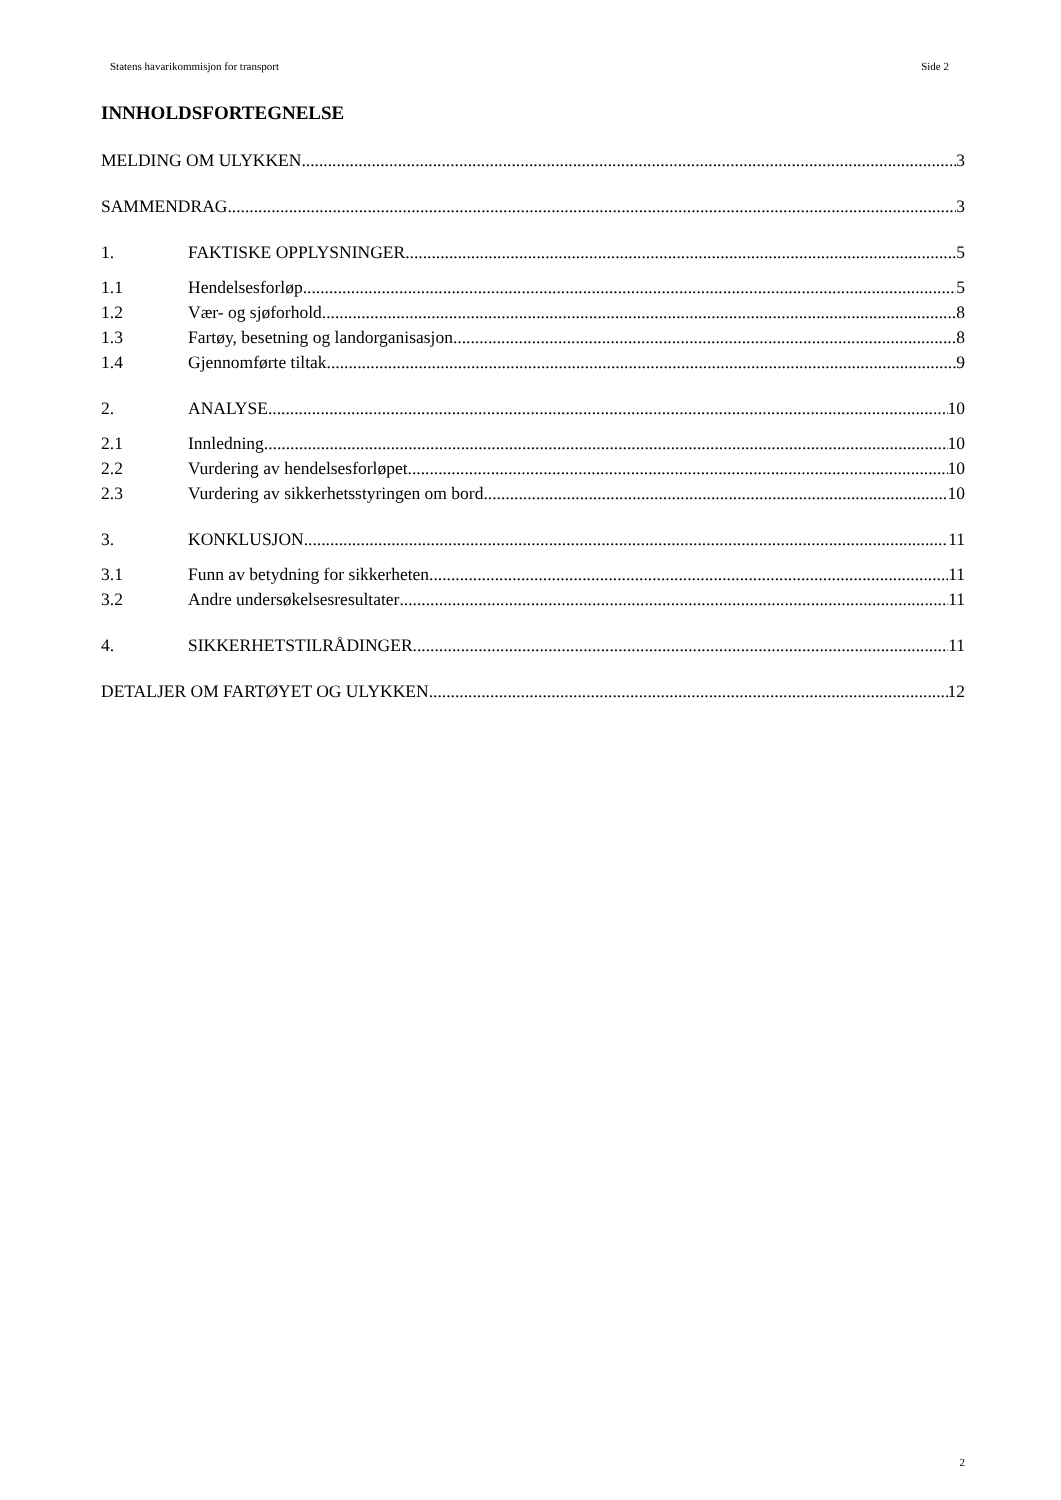Statens havarikommisjon for transport Side 2
INNHOLDSFORTEGNELSE
MELDING OM ULYKKEN 3
SAMMENDRAG 3
1. FAKTISKE OPPLYSNINGER 5
1.1 Hendelsesforløp 5
1.2 Vær- og sjøforhold 8
1.3 Fartøy, besetning og landorganisasjon 8
1.4 Gjennomførte tiltak 9
2. ANALYSE 10
2.1 Innledning 10
2.2 Vurdering av hendelsesforløpet 10
2.3 Vurdering av sikkerhetsstyringen om bord 10
3. KONKLUSJON 11
3.1 Funn av betydning for sikkerheten 11
3.2 Andre undersøkelsesresultater 11
4. SIKKERHETSTILRÅDINGER 11
DETALJER OM FARTØYET OG ULYKKEN 12
2